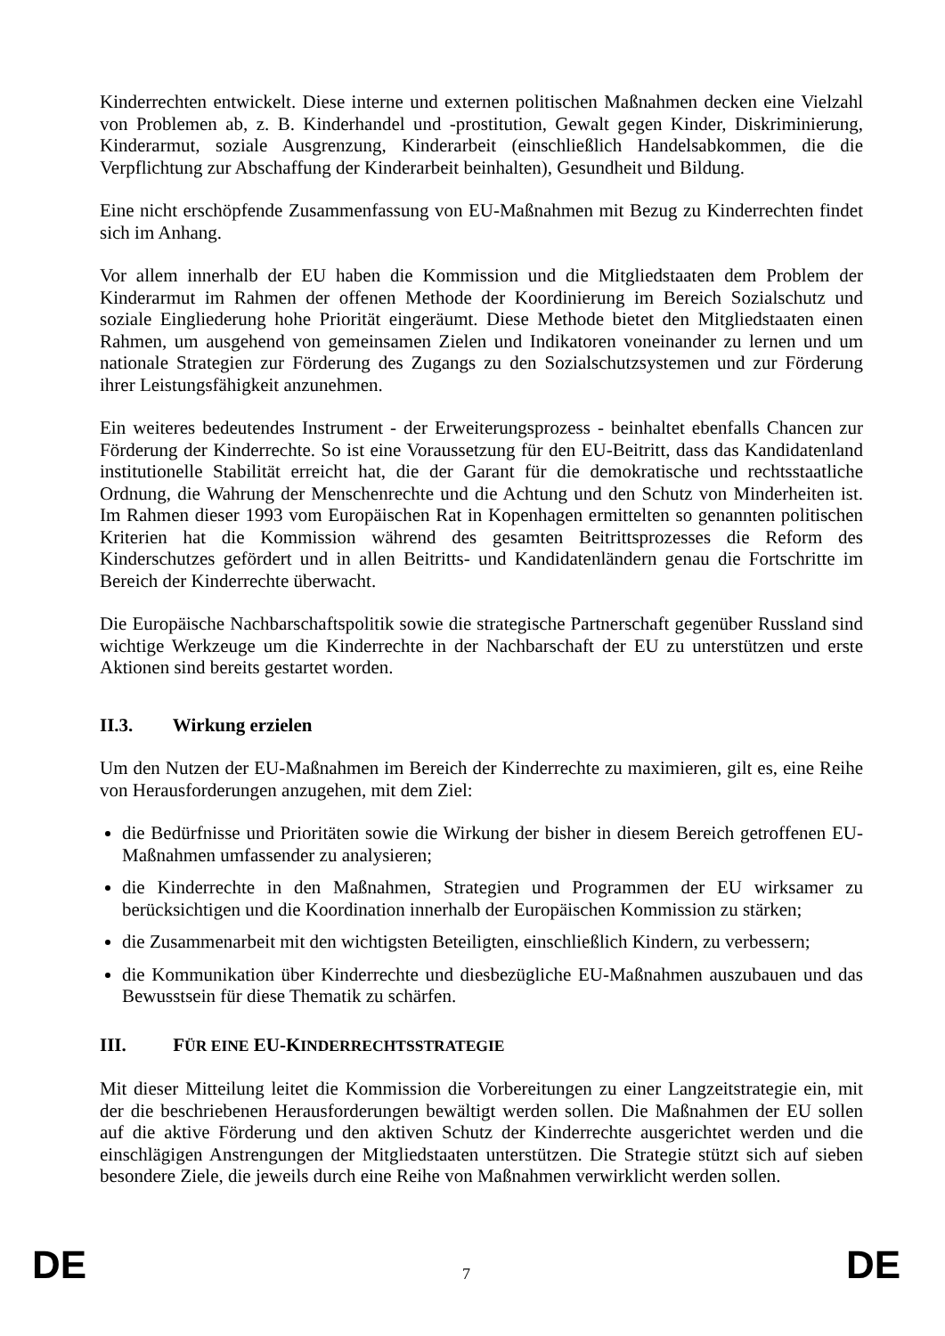Kinderrechten entwickelt. Diese interne und externen politischen Maßnahmen decken eine Vielzahl von Problemen ab, z. B. Kinderhandel und -prostitution, Gewalt gegen Kinder, Diskriminierung, Kinderarmut, soziale Ausgrenzung, Kinderarbeit (einschließlich Handelsabkommen, die die Verpflichtung zur Abschaffung der Kinderarbeit beinhalten), Gesundheit und Bildung.
Eine nicht erschöpfende Zusammenfassung von EU-Maßnahmen mit Bezug zu Kinderrechten findet sich im Anhang.
Vor allem innerhalb der EU haben die Kommission und die Mitgliedstaaten dem Problem der Kinderarmut im Rahmen der offenen Methode der Koordinierung im Bereich Sozialschutz und soziale Eingliederung hohe Priorität eingeräumt. Diese Methode bietet den Mitgliedstaaten einen Rahmen, um ausgehend von gemeinsamen Zielen und Indikatoren voneinander zu lernen und um nationale Strategien zur Förderung des Zugangs zu den Sozialschutzsystemen und zur Förderung ihrer Leistungsfähigkeit anzunehmen.
Ein weiteres bedeutendes Instrument - der Erweiterungsprozess - beinhaltet ebenfalls Chancen zur Förderung der Kinderrechte. So ist eine Voraussetzung für den EU-Beitritt, dass das Kandidatenland institutionelle Stabilität erreicht hat, die der Garant für die demokratische und rechtsstaatliche Ordnung, die Wahrung der Menschenrechte und die Achtung und den Schutz von Minderheiten ist. Im Rahmen dieser 1993 vom Europäischen Rat in Kopenhagen ermittelten so genannten politischen Kriterien hat die Kommission während des gesamten Beitrittsprozesses die Reform des Kinderschutzes gefördert und in allen Beitritts- und Kandidatenländern genau die Fortschritte im Bereich der Kinderrechte überwacht.
Die Europäische Nachbarschaftspolitik sowie die strategische Partnerschaft gegenüber Russland sind wichtige Werkzeuge um die Kinderrechte in der Nachbarschaft der EU zu unterstützen und erste Aktionen sind bereits gestartet worden.
II.3. Wirkung erzielen
Um den Nutzen der EU-Maßnahmen im Bereich der Kinderrechte zu maximieren, gilt es, eine Reihe von Herausforderungen anzugehen, mit dem Ziel:
die Bedürfnisse und Prioritäten sowie die Wirkung der bisher in diesem Bereich getroffenen EU-Maßnahmen umfassender zu analysieren;
die Kinderrechte in den Maßnahmen, Strategien und Programmen der EU wirksamer zu berücksichtigen und die Koordination innerhalb der Europäischen Kommission zu stärken;
die Zusammenarbeit mit den wichtigsten Beteiligten, einschließlich Kindern, zu verbessern;
die Kommunikation über Kinderrechte und diesbezügliche EU-Maßnahmen auszubauen und das Bewusstsein für diese Thematik zu schärfen.
III. FÜR EINE EU-KINDERRECHTSSTRATEGIE
Mit dieser Mitteilung leitet die Kommission die Vorbereitungen zu einer Langzeitstrategie ein, mit der die beschriebenen Herausforderungen bewältigt werden sollen. Die Maßnahmen der EU sollen auf die aktive Förderung und den aktiven Schutz der Kinderrechte ausgerichtet werden und die einschlägigen Anstrengungen der Mitgliedstaaten unterstützen. Die Strategie stützt sich auf sieben besondere Ziele, die jeweils durch eine Reihe von Maßnahmen verwirklicht werden sollen.
DE 7 DE